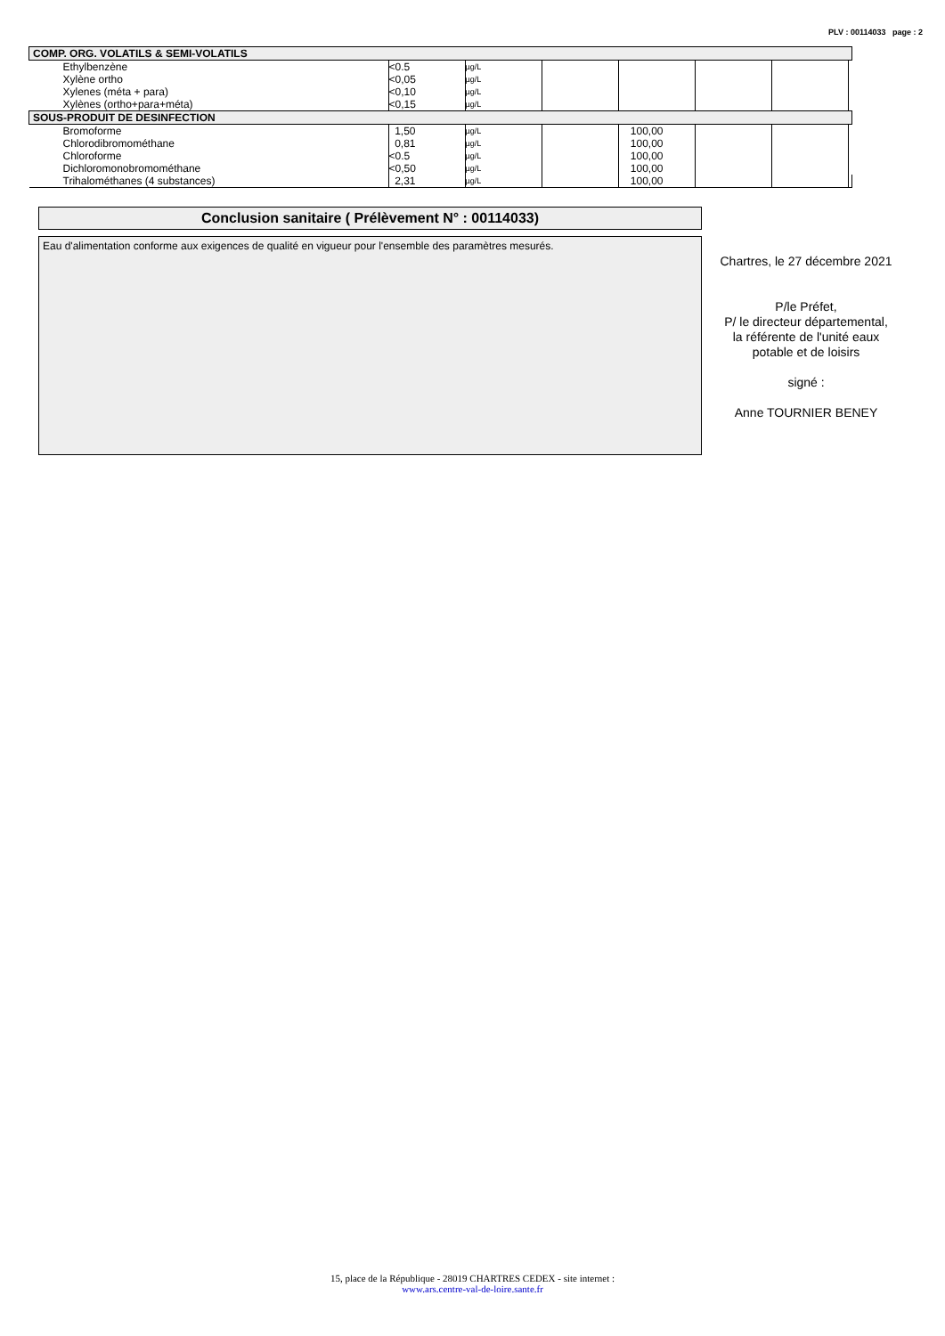PLV : 00114033 page : 2
| COMP. ORG. VOLATILS & SEMI-VOLATILS | | | | | | | |
| --- | --- | --- | --- | --- | --- | --- | --- |
| Ethylbenzène | <0.5 | µg/L | | | | | |
| Xylène ortho | <0,05 | µg/L | | | | | |
| Xylenes (méta + para) | <0,10 | µg/L | | | | | |
| Xylènes (ortho+para+méta) | <0,15 | µg/L | | | | | |
| SOUS-PRODUIT DE DESINFECTION | | | | | | | |
| Bromoforme | 1,50 | µg/L | | 100,00 | | | |
| Chlorodibromométhane | 0,81 | µg/L | | 100,00 | | | |
| Chloroforme | <0.5 | µg/L | | 100,00 | | | |
| Dichloromonobromométhane | <0,50 | µg/L | | 100,00 | | | |
| Trihalométhanes (4 substances) | 2,31 | µg/L | | 100,00 | | | |
Conclusion sanitaire ( Prélèvement N° : 00114033)
Eau d'alimentation conforme aux exigences de qualité en vigueur pour l'ensemble des paramètres mesurés.
Chartres, le 27 décembre 2021
P/le Préfet,
P/ le directeur départemental,
la référente de l'unité eaux
potable et de loisirs
signé :
Anne TOURNIER BENEY
15, place de la République - 28019 CHARTRES CEDEX - site internet :
www.ars.centre-val-de-loire.sante.fr